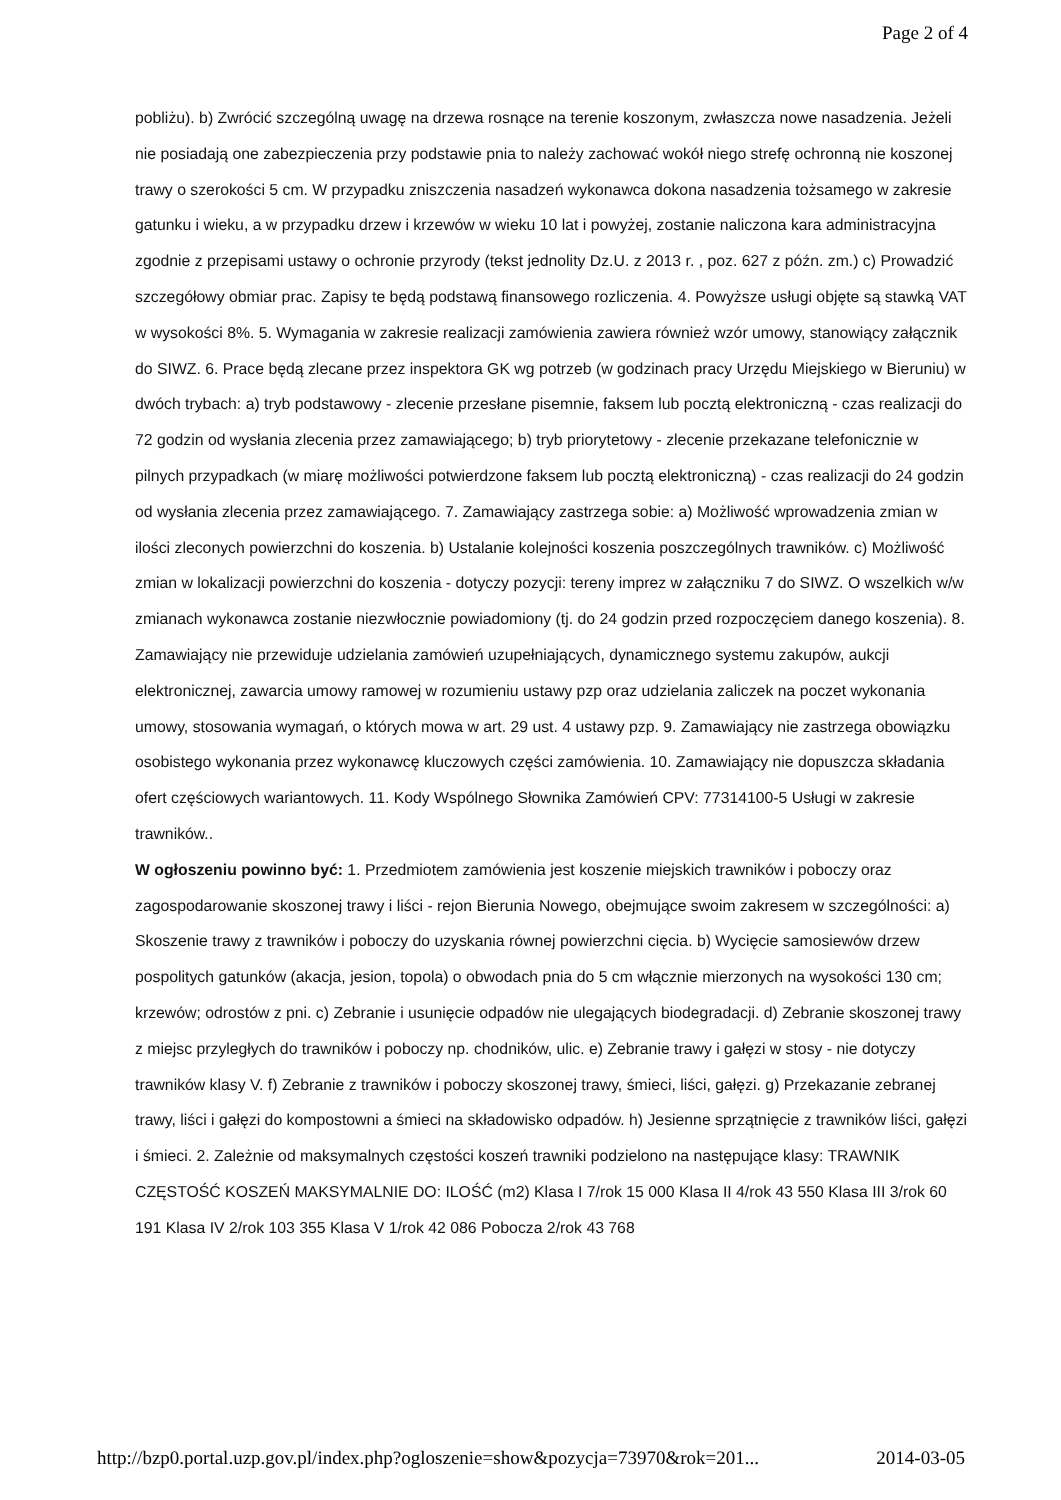Page 2 of 4
pobliżu). b) Zwrócić szczególną uwagę na drzewa rosnące na terenie koszonym, zwłaszcza nowe nasadzenia. Jeżeli nie posiadają one zabezpieczenia przy podstawie pnia to należy zachować wokół niego strefę ochronną nie koszonej trawy o szerokości 5 cm. W przypadku zniszczenia nasadzeń wykonawca dokona nasadzenia tożsamego w zakresie gatunku i wieku, a w przypadku drzew i krzewów w wieku 10 lat i powyżej, zostanie naliczona kara administracyjna zgodnie z przepisami ustawy o ochronie przyrody (tekst jednolity Dz.U. z 2013 r. , poz. 627 z późn. zm.) c) Prowadzić szczegółowy obmiar prac. Zapisy te będą podstawą finansowego rozliczenia. 4. Powyższe usługi objęte są stawką VAT w wysokości 8%. 5. Wymagania w zakresie realizacji zamówienia zawiera również wzór umowy, stanowiący załącznik do SIWZ. 6. Prace będą zlecane przez inspektora GK wg potrzeb (w godzinach pracy Urzędu Miejskiego w Bieruniu) w dwóch trybach: a) tryb podstawowy - zlecenie przesłane pisemnie, faksem lub pocztą elektroniczną - czas realizacji do 72 godzin od wysłania zlecenia przez zamawiającego; b) tryb priorytetowy - zlecenie przekazane telefonicznie w pilnych przypadkach (w miarę możliwości potwierdzone faksem lub pocztą elektroniczną) - czas realizacji do 24 godzin od wysłania zlecenia przez zamawiającego. 7. Zamawiający zastrzega sobie: a) Możliwość wprowadzenia zmian w ilości zleconych powierzchni do koszenia. b) Ustalanie kolejności koszenia poszczególnych trawników. c) Możliwość zmian w lokalizacji powierzchni do koszenia - dotyczy pozycji: tereny imprez w załączniku 7 do SIWZ. O wszelkich w/w zmianach wykonawca zostanie niezwłocznie powiadomiony (tj. do 24 godzin przed rozpoczęciem danego koszenia). 8. Zamawiający nie przewiduje udzielania zamówień uzupełniających, dynamicznego systemu zakupów, aukcji elektronicznej, zawarcia umowy ramowej w rozumieniu ustawy pzp oraz udzielania zaliczek na poczet wykonania umowy, stosowania wymagań, o których mowa w art. 29 ust. 4 ustawy pzp. 9. Zamawiający nie zastrzega obowiązku osobistego wykonania przez wykonawcę kluczowych części zamówienia. 10. Zamawiający nie dopuszcza składania ofert częściowych wariantowych. 11. Kody Wspólnego Słownika Zamówień CPV: 77314100-5 Usługi w zakresie trawników..
W ogłoszeniu powinno być: 1. Przedmiotem zamówienia jest koszenie miejskich trawników i poboczy oraz zagospodarowanie skoszonej trawy i liści - rejon Bierunia Nowego, obejmujące swoim zakresem w szczególności: a) Skoszenie trawy z trawników i poboczy do uzyskania równej powierzchni cięcia. b) Wycięcie samosiewów drzew pospolitych gatunków (akacja, jesion, topola) o obwodach pnia do 5 cm włącznie mierzonych na wysokości 130 cm; krzewów; odrostów z pni. c) Zebranie i usunięcie odpadów nie ulegających biodegradacji. d) Zebranie skoszonej trawy z miejsc przyległych do trawników i poboczy np. chodników, ulic. e) Zebranie trawy i gałęzi w stosy - nie dotyczy trawników klasy V. f) Zebranie z trawników i poboczy skoszonej trawy, śmieci, liści, gałęzi. g) Przekazanie zebranej trawy, liści i gałęzi do kompostowni a śmieci na składowisko odpadów. h) Jesienne sprzątnięcie z trawników liści, gałęzi i śmieci. 2. Zależnie od maksymalnych częstości koszeń trawniki podzielono na następujące klasy: TRAWNIK CZĘSTOŚĆ KOSZEŃ MAKSYMALNIE DO: ILOŚĆ (m2) Klasa I 7/rok 15 000 Klasa II 4/rok 43 550 Klasa III 3/rok 60 191 Klasa IV 2/rok 103 355 Klasa V 1/rok 42 086 Pobocza 2/rok 43 768
http://bzp0.portal.uzp.gov.pl/index.php?ogloszenie=show&pozycja=73970&rok=201... 2014-03-05